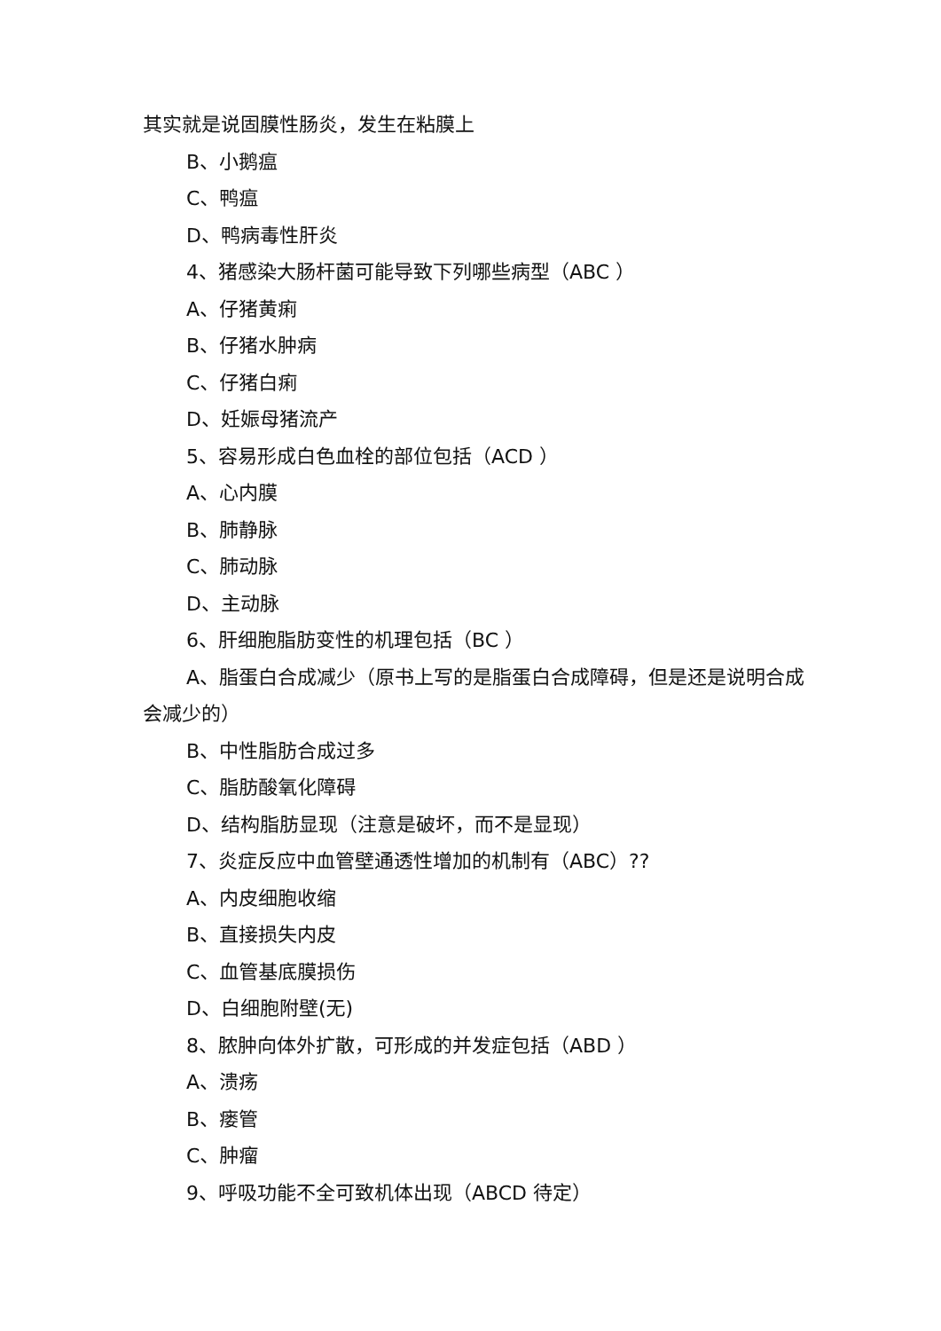其实就是说固膜性肠炎，发生在粘膜上
B、小鹅瘟
C、鸭瘟
D、鸭病毒性肝炎
4、猪感染大肠杆菌可能导致下列哪些病型（ABC ）
A、仔猪黄痢
B、仔猪水肿病
C、仔猪白痢
D、妊娠母猪流产
5、容易形成白色血栓的部位包括（ACD ）
A、心内膜
B、肺静脉
C、肺动脉
D、主动脉
6、肝细胞脂肪变性的机理包括（BC ）
A、脂蛋白合成减少（原书上写的是脂蛋白合成障碍，但是还是说明合成会减少的）
B、中性脂肪合成过多
C、脂肪酸氧化障碍
D、结构脂肪显现（注意是破坏，而不是显现）
7、炎症反应中血管壁通透性增加的机制有（ABC）??
A、内皮细胞收缩
B、直接损失内皮
C、血管基底膜损伤
D、白细胞附壁(无)
8、脓肿向体外扩散，可形成的并发症包括（ABD ）
A、溃疡
B、瘘管
C、肿瘤
9、呼吸功能不全可致机体出现（ABCD 待定）